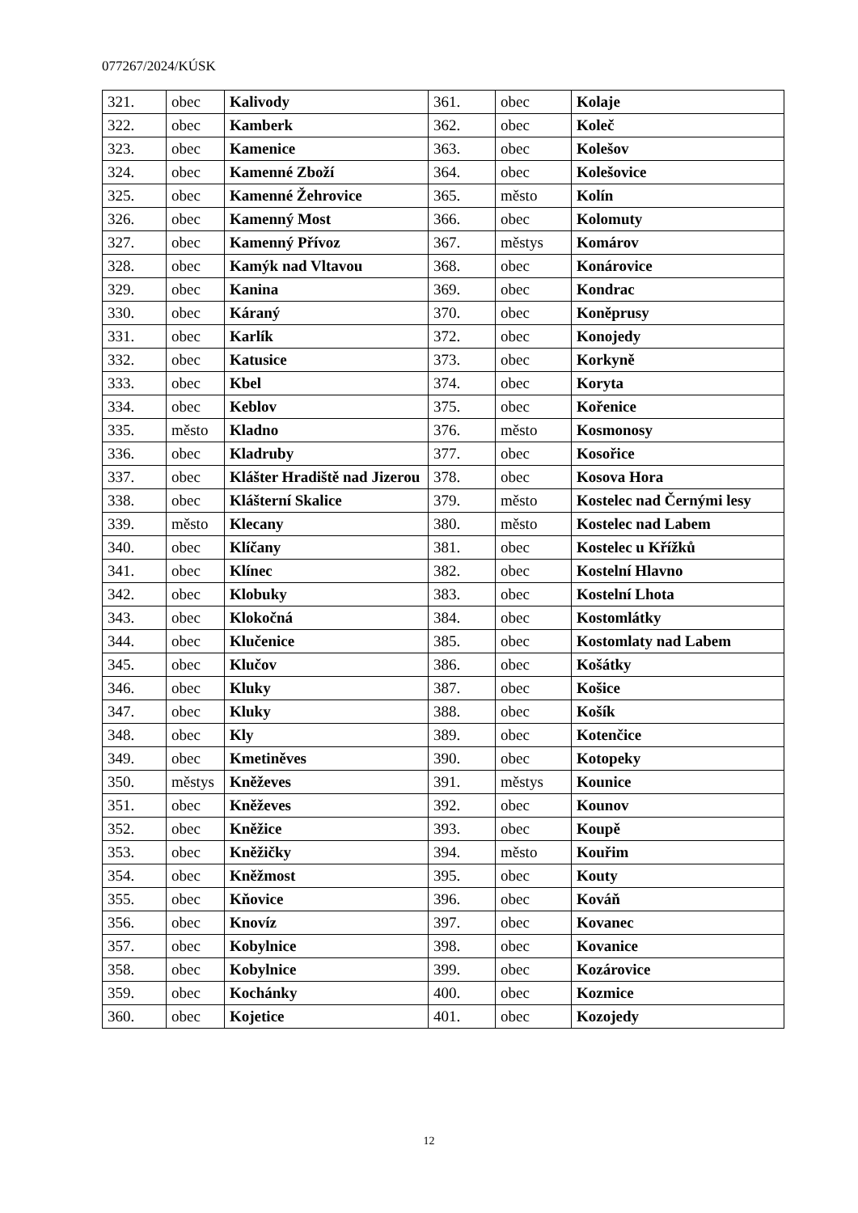077267/2024/KÚSK
| 321. | obec | Kalivody | 361. | obec | Kolaje |
| 322. | obec | Kamberk | 362. | obec | Koleč |
| 323. | obec | Kamenice | 363. | obec | Kolešov |
| 324. | obec | Kamenné Zboží | 364. | obec | Kolešovice |
| 325. | obec | Kamenné Žehrovice | 365. | město | Kolín |
| 326. | obec | Kamenný Most | 366. | obec | Kolomuty |
| 327. | obec | Kamenný Přívoz | 367. | městys | Komárov |
| 328. | obec | Kamýk nad Vltavou | 368. | obec | Konárovice |
| 329. | obec | Kanina | 369. | obec | Kondrac |
| 330. | obec | Káraný | 370. | obec | Koněprusy |
| 331. | obec | Karlík | 372. | obec | Konojedy |
| 332. | obec | Katusice | 373. | obec | Korkyně |
| 333. | obec | Kbel | 374. | obec | Koryta |
| 334. | obec | Keblov | 375. | obec | Kořenice |
| 335. | město | Kladno | 376. | město | Kosmonosy |
| 336. | obec | Kladruby | 377. | obec | Kosořice |
| 337. | obec | Klášter Hradiště nad Jizerou | 378. | obec | Kosova Hora |
| 338. | obec | Klášterní Skalice | 379. | město | Kostelec nad Černými lesy |
| 339. | město | Klecany | 380. | město | Kostelec nad Labem |
| 340. | obec | Klíčany | 381. | obec | Kostelec u Křížků |
| 341. | obec | Klínec | 382. | obec | Kostelní Hlavno |
| 342. | obec | Klobuky | 383. | obec | Kostelní Lhota |
| 343. | obec | Klokočná | 384. | obec | Kostomlátky |
| 344. | obec | Klučenice | 385. | obec | Kostomlaty nad Labem |
| 345. | obec | Klučov | 386. | obec | Košátky |
| 346. | obec | Kluky | 387. | obec | Košice |
| 347. | obec | Kluky | 388. | obec | Košík |
| 348. | obec | Kly | 389. | obec | Kotenčice |
| 349. | obec | Kmetiněves | 390. | obec | Kotopeky |
| 350. | městys | Kněževes | 391. | městys | Kounice |
| 351. | obec | Kněževes | 392. | obec | Kounov |
| 352. | obec | Kněžice | 393. | obec | Koupě |
| 353. | obec | Kněžičky | 394. | město | Kouřim |
| 354. | obec | Kněžmost | 395. | obec | Kouty |
| 355. | obec | Kňovice | 396. | obec | Kováň |
| 356. | obec | Knovíz | 397. | obec | Kovanec |
| 357. | obec | Kobylnice | 398. | obec | Kovanice |
| 358. | obec | Kobylnice | 399. | obec | Kozárovice |
| 359. | obec | Kochánky | 400. | obec | Kozmice |
| 360. | obec | Kojetice | 401. | obec | Kozojedy |
12